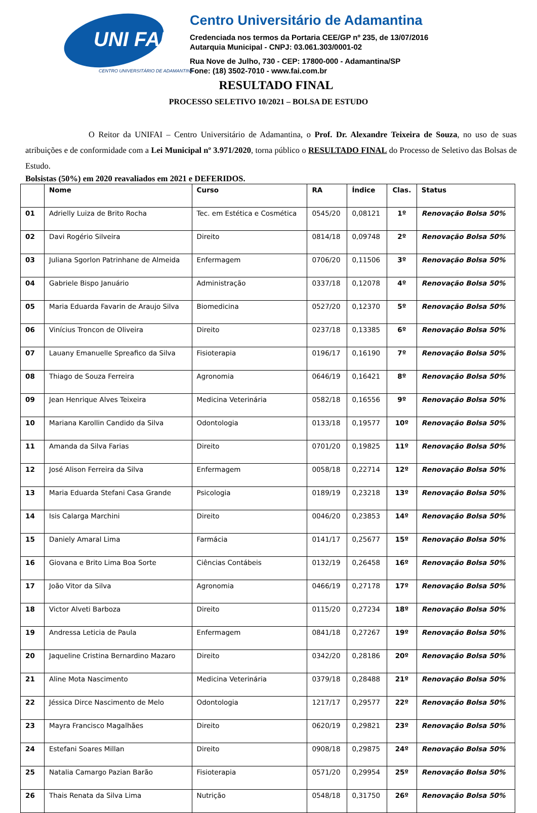UNI FAI
CENTRO UNIVERSITÁRIO DE ADAMANTINA
Centro Universitário de Adamantina
Credenciada nos termos da Portaria CEE/GP nº 235, de 13/07/2016
Autarquia Municipal - CNPJ: 03.061.303/0001-02
Rua Nove de Julho, 730 - CEP: 17800-000 - Adamantina/SP
Fone: (18) 3502-7010 - www.fai.com.br
RESULTADO FINAL
PROCESSO SELETIVO 10/2021 – BOLSA DE ESTUDO
O Reitor da UNIFAI – Centro Universitário de Adamantina, o Prof. Dr. Alexandre Teixeira de Souza, no uso de suas atribuições e de conformidade com a Lei Municipal nº 3.971/2020, torna público o RESULTADO FINAL do Processo de Seletivo das Bolsas de Estudo.
Bolsistas (50%) em 2020 reavaliados em 2021 e DEFERIDOS.
| | Nome | Curso | RA | Índice | Clas. | Status |
| --- | --- | --- | --- | --- | --- | --- |
| 01 | Adrielly Luiza de Brito Rocha | Tec. em Estética e Cosmética | 0545/20 | 0,08121 | 1º | Renovação Bolsa 50% |
| 02 | Davi Rogério Silveira | Direito | 0814/18 | 0,09748 | 2º | Renovação Bolsa 50% |
| 03 | Juliana Sgorlon Patrinhane de Almeida | Enfermagem | 0706/20 | 0,11506 | 3º | Renovação Bolsa 50% |
| 04 | Gabriele Bispo Januário | Administração | 0337/18 | 0,12078 | 4º | Renovação Bolsa 50% |
| 05 | Maria Eduarda Favarin de Araujo Silva | Biomedicina | 0527/20 | 0,12370 | 5º | Renovação Bolsa 50% |
| 06 | Vinícius Troncon de Oliveira | Direito | 0237/18 | 0,13385 | 6º | Renovação Bolsa 50% |
| 07 | Lauany Emanuelle Spreafico da Silva | Fisioterapia | 0196/17 | 0,16190 | 7º | Renovação Bolsa 50% |
| 08 | Thiago de Souza Ferreira | Agronomia | 0646/19 | 0,16421 | 8º | Renovação Bolsa 50% |
| 09 | Jean Henrique Alves Teixeira | Medicina Veterinária | 0582/18 | 0,16556 | 9º | Renovação Bolsa 50% |
| 10 | Mariana Karollin Candido da Silva | Odontologia | 0133/18 | 0,19577 | 10º | Renovação Bolsa 50% |
| 11 | Amanda da Silva Farias | Direito | 0701/20 | 0,19825 | 11º | Renovação Bolsa 50% |
| 12 | José Alison Ferreira da Silva | Enfermagem | 0058/18 | 0,22714 | 12º | Renovação Bolsa 50% |
| 13 | Maria Eduarda Stefani Casa Grande | Psicologia | 0189/19 | 0,23218 | 13º | Renovação Bolsa 50% |
| 14 | Isis Calarga Marchini | Direito | 0046/20 | 0,23853 | 14º | Renovação Bolsa 50% |
| 15 | Daniely Amaral Lima | Farmácia | 0141/17 | 0,25677 | 15º | Renovação Bolsa 50% |
| 16 | Giovana e Brito Lima Boa Sorte | Ciências Contábeis | 0132/19 | 0,26458 | 16º | Renovação Bolsa 50% |
| 17 | João Vitor da Silva | Agronomia | 0466/19 | 0,27178 | 17º | Renovação Bolsa 50% |
| 18 | Victor Alveti Barboza | Direito | 0115/20 | 0,27234 | 18º | Renovação Bolsa 50% |
| 19 | Andressa Leticia de Paula | Enfermagem | 0841/18 | 0,27267 | 19º | Renovação Bolsa 50% |
| 20 | Jaqueline Cristina Bernardino Mazaro | Direito | 0342/20 | 0,28186 | 20º | Renovação Bolsa 50% |
| 21 | Aline Mota Nascimento | Medicina Veterinária | 0379/18 | 0,28488 | 21º | Renovação Bolsa 50% |
| 22 | Jéssica Dirce Nascimento de Melo | Odontologia | 1217/17 | 0,29577 | 22º | Renovação Bolsa 50% |
| 23 | Mayra Francisco Magalhães | Direito | 0620/19 | 0,29821 | 23º | Renovação Bolsa 50% |
| 24 | Estefani Soares Millan | Direito | 0908/18 | 0,29875 | 24º | Renovação Bolsa 50% |
| 25 | Natalia Camargo Pazian Barão | Fisioterapia | 0571/20 | 0,29954 | 25º | Renovação Bolsa 50% |
| 26 | Thais Renata da Silva Lima | Nutrição | 0548/18 | 0,31750 | 26º | Renovação Bolsa 50% |